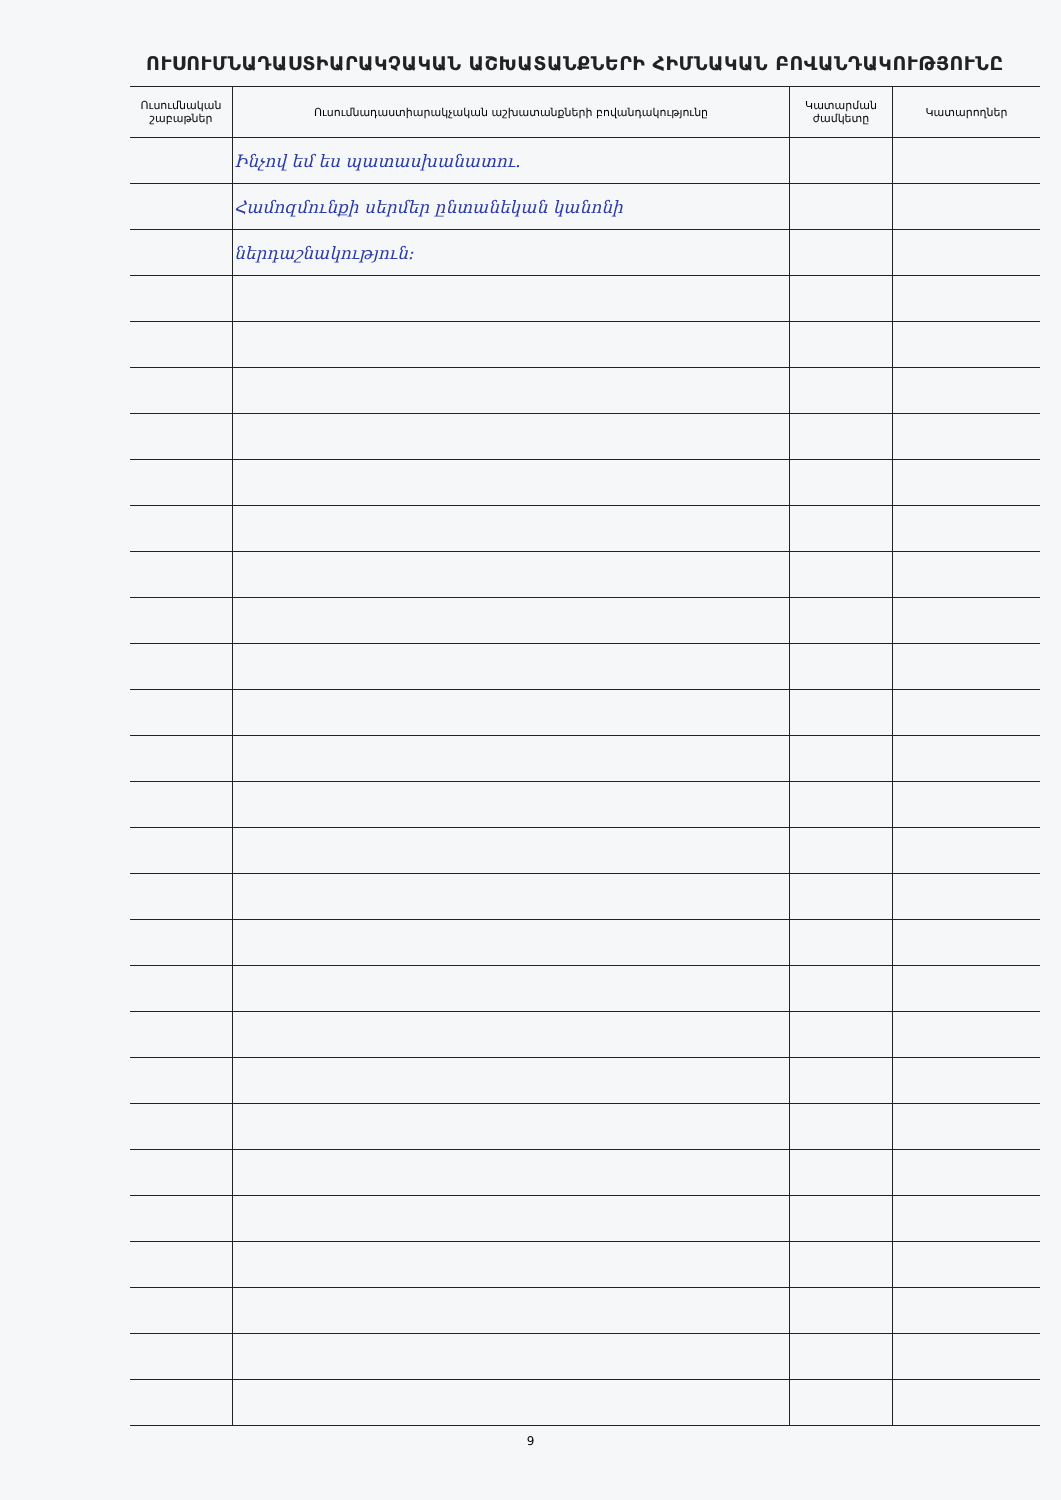ՈՒՍՈՒՄՆԱԴԱՍՏԻԱՐԱԿՉԱԿԱՆ ԱՇԽԱՏԱՆՔՆԵՐԻ ՀԻՄՆԱԿԱՆ ԲՈՎԱՆԴԱԿՈՒԹՅՈՒՆԸ
| Ուսումնական շաբաթներ | Ուսումնադաստիարակչական աշխատանքների բովանդակությունը | Կատարման ժամկետը | Կատարողներ |
| --- | --- | --- | --- |
| | Ինչով եմ ես պատասխանատու. | | |
| | Համոզմունքի սերմեր ընտանեկան կանոնի | | |
| | ներդաշնակություն։ | | |
9